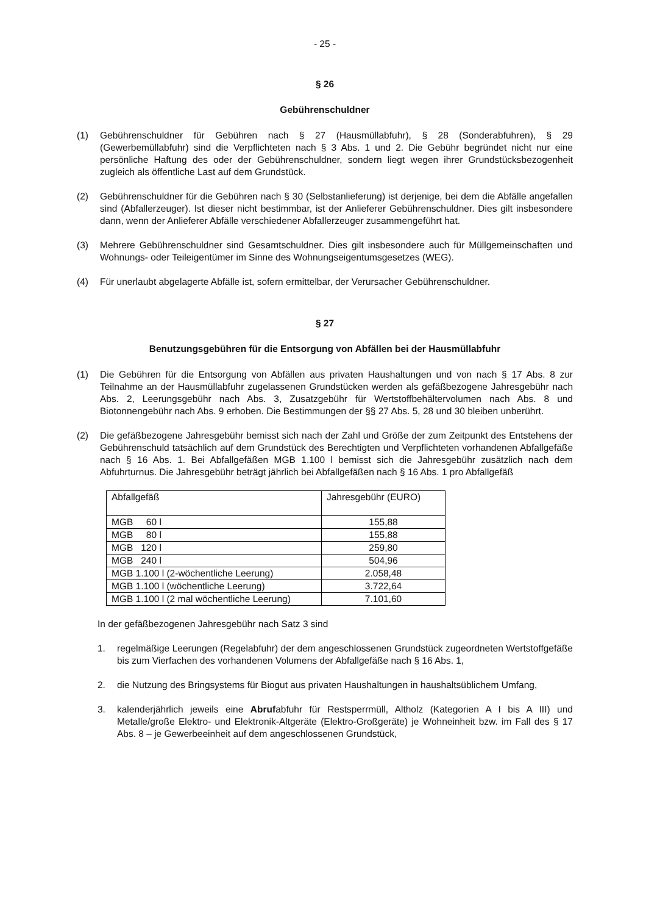- 25 -
§ 26
Gebührenschuldner
(1) Gebührenschuldner für Gebühren nach § 27 (Hausmüllabfuhr), § 28 (Sonderabfuhren), § 29 (Gewerbemüllabfuhr) sind die Verpflichteten nach § 3 Abs. 1 und 2. Die Gebühr begründet nicht nur eine persönliche Haftung des oder der Gebührenschuldner, sondern liegt wegen ihrer Grundstücksbezogenheit zugleich als öffentliche Last auf dem Grundstück.
(2) Gebührenschuldner für die Gebühren nach § 30 (Selbstanlieferung) ist derjenige, bei dem die Abfälle angefallen sind (Abfallerzeuger). Ist dieser nicht bestimmbar, ist der Anlieferer Gebührenschuldner. Dies gilt insbesondere dann, wenn der Anlieferer Abfälle verschiedener Abfallerzeuger zusammengeführt hat.
(3) Mehrere Gebührenschuldner sind Gesamtschuldner. Dies gilt insbesondere auch für Müllgemeinschaften und Wohnungs- oder Teileigentümer im Sinne des Wohnungseigentumsgesetzes (WEG).
(4) Für unerlaubt abgelagerte Abfälle ist, sofern ermittelbar, der Verursacher Gebührenschuldner.
§ 27
Benutzungsgebühren für die Entsorgung von Abfällen bei der Hausmüllabfuhr
(1) Die Gebühren für die Entsorgung von Abfällen aus privaten Haushaltungen und von nach § 17 Abs. 8 zur Teilnahme an der Hausmüllabfuhr zugelassenen Grundstücken werden als gefäßbezogene Jahresgebühr nach Abs. 2, Leerungsgebühr nach Abs. 3, Zusatzgebühr für Wertstoffbehältervolumen nach Abs. 8 und Biotonnengebühr nach Abs. 9 erhoben. Die Bestimmungen der §§ 27 Abs. 5, 28 und 30 bleiben unberührt.
(2) Die gefäßbezogene Jahresgebühr bemisst sich nach der Zahl und Größe der zum Zeitpunkt des Entstehens der Gebührenschuld tatsächlich auf dem Grundstück des Berechtigten und Verpflichteten vorhandenen Abfallgefäße nach § 16 Abs. 1. Bei Abfallgefäßen MGB 1.100 l bemisst sich die Jahresgebühr zusätzlich nach dem Abfuhrturnus. Die Jahresgebühr beträgt jährlich bei Abfallgefäßen nach § 16 Abs. 1 pro Abfallgefäß
| Abfallgefäß | Jahresgebühr (EURO) |
| MGB 60 l | 155,88 |
| MGB 80 l | 155,88 |
| MGB 120 l | 259,80 |
| MGB 240 l | 504,96 |
| MGB 1.100 l (2-wöchentliche Leerung) | 2.058,48 |
| MGB 1.100 l (wöchentliche Leerung) | 3.722,64 |
| MGB 1.100 l (2 mal wöchentliche Leerung) | 7.101,60 |
In der gefäßbezogenen Jahresgebühr nach Satz 3 sind
1. regelmäßige Leerungen (Regelabfuhr) der dem angeschlossenen Grundstück zugeordneten Wertstoffgefäße bis zum Vierfachen des vorhandenen Volumens der Abfallgefäße nach § 16 Abs. 1,
2. die Nutzung des Bringsystems für Biogut aus privaten Haushaltungen in haushaltsüblichem Umfang,
3. kalenderjährlich jeweils eine Abrufabfuhr für Restsperrmüll, Altholz (Kategorien A I bis A III) und Metalle/große Elektro- und Elektronik-Altgeräte (Elektro-Großgeräte) je Wohneinheit bzw. im Fall des § 17 Abs. 8 – je Gewerbeeinheit auf dem angeschlossenen Grundstück,